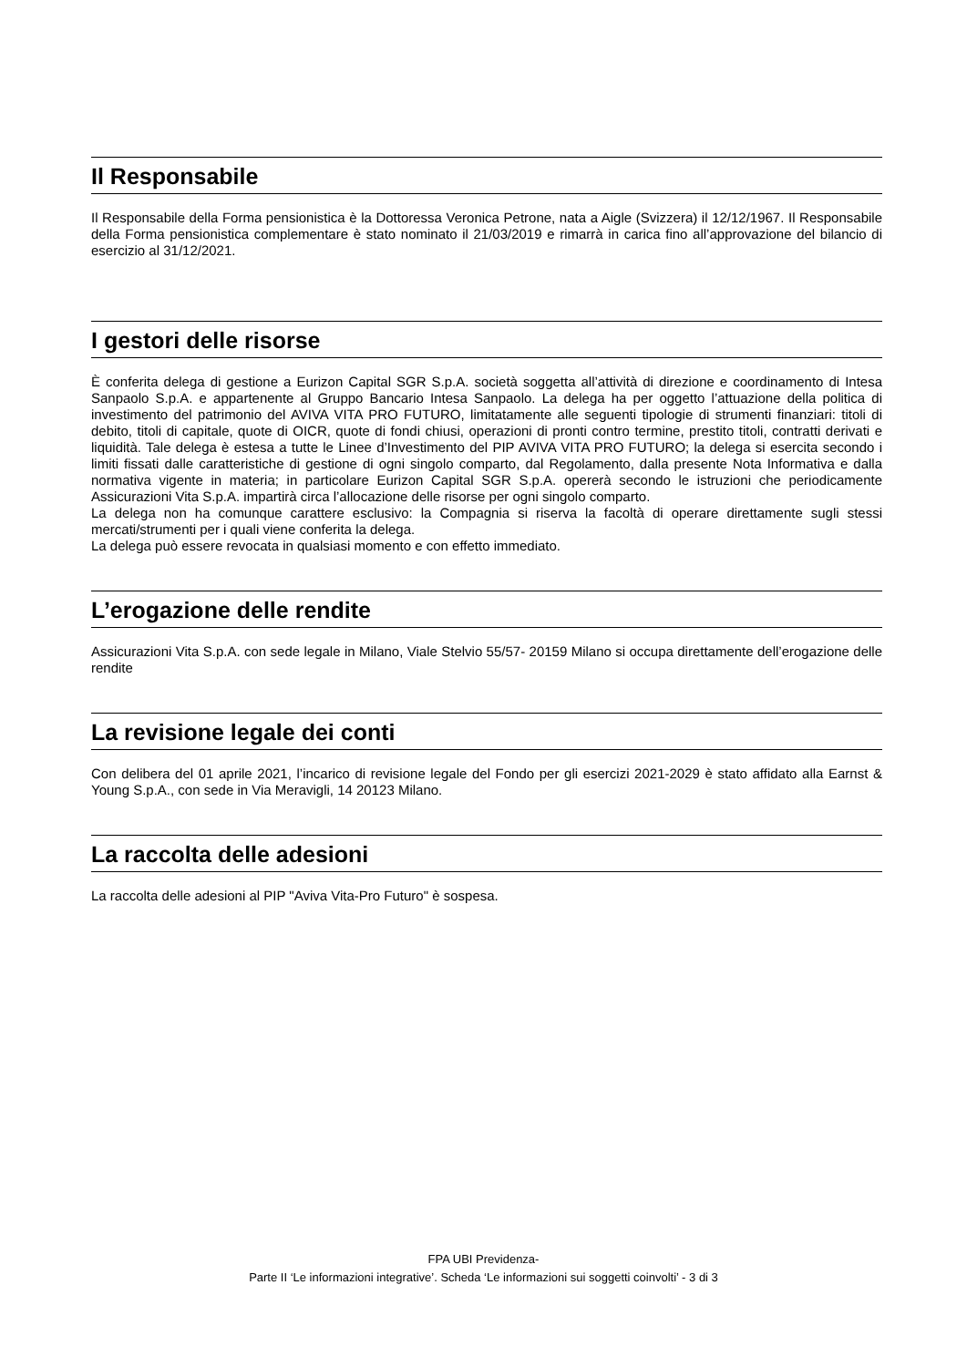Il Responsabile
Il Responsabile della Forma pensionistica è la Dottoressa Veronica Petrone, nata a Aigle (Svizzera) il 12/12/1967. Il Responsabile della Forma pensionistica complementare è stato nominato il 21/03/2019 e rimarrà in carica fino all’approvazione del bilancio di esercizio al 31/12/2021.
I gestori delle risorse
È conferita delega di gestione a Eurizon Capital SGR S.p.A. società soggetta all’attività di direzione e coordinamento di Intesa Sanpaolo S.p.A. e appartenente al Gruppo Bancario Intesa Sanpaolo. La delega ha per oggetto l’attuazione della politica di investimento del patrimonio del AVIVA VITA PRO FUTURO, limitatamente alle seguenti tipologie di strumenti finanziari: titoli di debito, titoli di capitale, quote di OICR, quote di fondi chiusi, operazioni di pronti contro termine, prestito titoli, contratti derivati e liquidità. Tale delega è estesa a tutte le Linee d’Investimento del PIP AVIVA VITA PRO FUTURO; la delega si esercita secondo i limiti fissati dalle caratteristiche di gestione di ogni singolo comparto, dal Regolamento, dalla presente Nota Informativa e dalla normativa vigente in materia; in particolare Eurizon Capital SGR S.p.A. opererà secondo le istruzioni che periodicamente Assicurazioni Vita S.p.A. impartirà circa l’allocazione delle risorse per ogni singolo comparto.
La delega non ha comunque carattere esclusivo: la Compagnia si riserva la facoltà di operare direttamente sugli stessi mercati/strumenti per i quali viene conferita la delega.
La delega può essere revocata in qualsiasi momento e con effetto immediato.
L’erogazione delle rendite
Assicurazioni Vita S.p.A. con sede legale in Milano, Viale Stelvio 55/57- 20159 Milano si occupa direttamente dell’erogazione delle rendite
La revisione legale dei conti
Con delibera del 01 aprile 2021, l’incarico di revisione legale del Fondo per gli esercizi 2021-2029 è stato affidato alla Earnst & Young S.p.A., con sede in Via Meravigli, 14 20123 Milano.
La raccolta delle adesioni
La raccolta delle adesioni al PIP "Aviva Vita-Pro Futuro" è sospesa.
FPA UBI Previdenza-
Parte II ‘Le informazioni integrative’. Scheda ‘Le informazioni sui soggetti coinvolti’ - 3 di 3